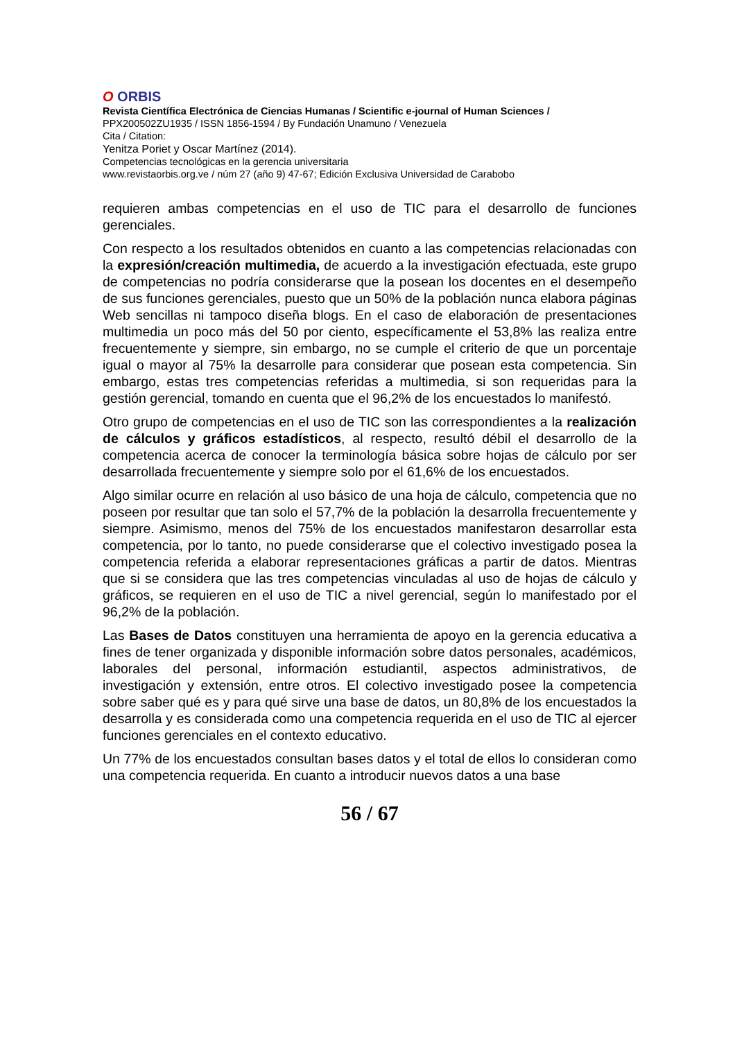O ORBIS
Revista Científica Electrónica de Ciencias Humanas / Scientific e-journal of Human Sciences /
PPX200502ZU1935 / ISSN 1856-1594 / By Fundación Unamuno / Venezuela
Cita / Citation:
Yenitza Poriet y Oscar Martínez (2014).
Competencias tecnológicas en la gerencia universitaria
www.revistaorbis.org.ve / núm 27 (año 9) 47-67; Edición Exclusiva Universidad de Carabobo
requieren ambas competencias en el uso de TIC para el desarrollo de funciones gerenciales.
Con respecto a los resultados obtenidos en cuanto a las competencias relacionadas con la expresión/creación multimedia, de acuerdo a la investigación efectuada, este grupo de competencias no podría considerarse que la posean los docentes en el desempeño de sus funciones gerenciales, puesto que un 50% de la población nunca elabora páginas Web sencillas ni tampoco diseña blogs. En el caso de elaboración de presentaciones multimedia un poco más del 50 por ciento, específicamente el 53,8% las realiza entre frecuentemente y siempre, sin embargo, no se cumple el criterio de que un porcentaje igual o mayor al 75% la desarrolle para considerar que posean esta competencia. Sin embargo, estas tres competencias referidas a multimedia, si son requeridas para la gestión gerencial, tomando en cuenta que el 96,2% de los encuestados lo manifestó.
Otro grupo de competencias en el uso de TIC son las correspondientes a la realización de cálculos y gráficos estadísticos, al respecto, resultó débil el desarrollo de la competencia acerca de conocer la terminología básica sobre hojas de cálculo por ser desarrollada frecuentemente y siempre solo por el 61,6% de los encuestados.
Algo similar ocurre en relación al uso básico de una hoja de cálculo, competencia que no poseen por resultar que tan solo el 57,7% de la población la desarrolla frecuentemente y siempre. Asimismo, menos del 75% de los encuestados manifestaron desarrollar esta competencia, por lo tanto, no puede considerarse que el colectivo investigado posea la competencia referida a elaborar representaciones gráficas a partir de datos. Mientras que si se considera que las tres competencias vinculadas al uso de hojas de cálculo y gráficos, se requieren en el uso de TIC a nivel gerencial, según lo manifestado por el 96,2% de la población.
Las Bases de Datos constituyen una herramienta de apoyo en la gerencia educativa a fines de tener organizada y disponible información sobre datos personales, académicos, laborales del personal, información estudiantil, aspectos administrativos, de investigación y extensión, entre otros. El colectivo investigado posee la competencia sobre saber qué es y para qué sirve una base de datos, un 80,8% de los encuestados la desarrolla y es considerada como una competencia requerida en el uso de TIC al ejercer funciones gerenciales en el contexto educativo.
Un 77% de los encuestados consultan bases datos y el total de ellos lo consideran como una competencia requerida. En cuanto a introducir nuevos datos a una base
56 / 67